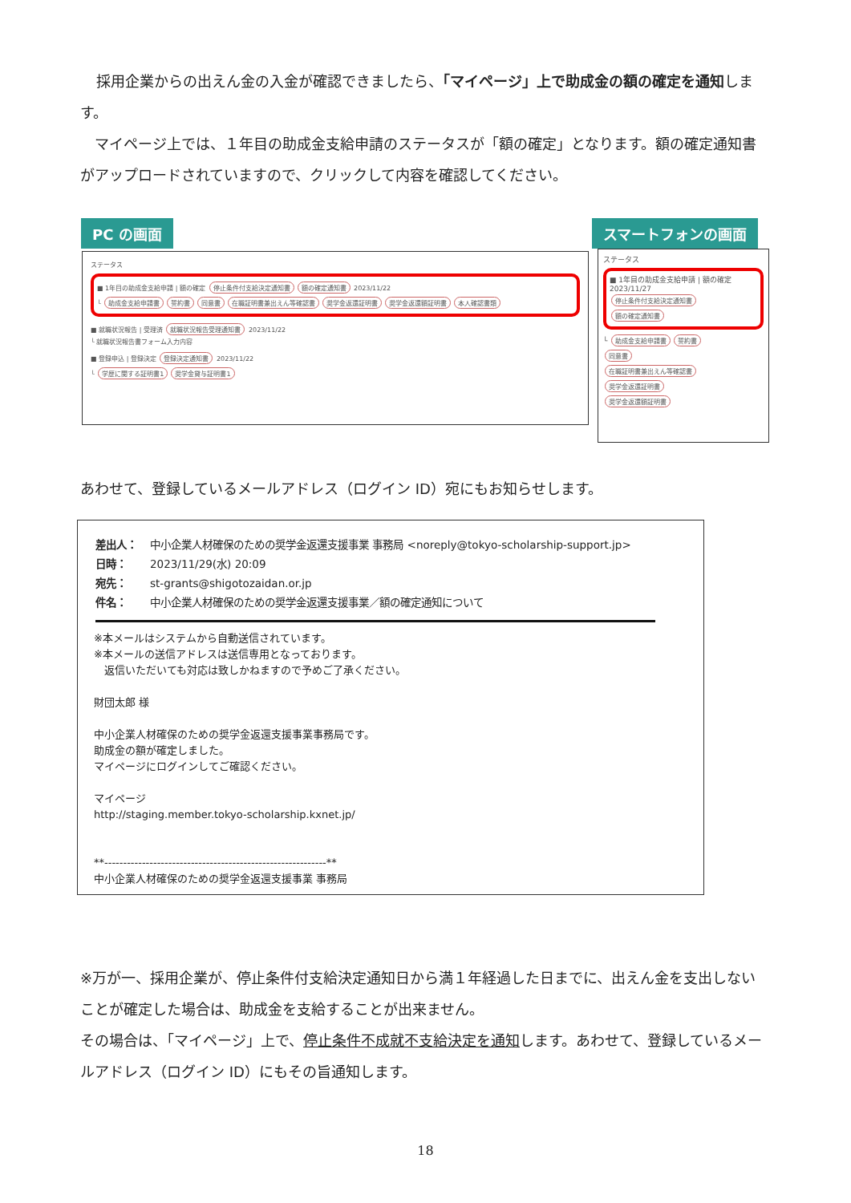採用企業からの出えん金の入金が確認できましたら、「マイページ」上で助成金の額の確定を通知します。
　マイページ上では、１年目の助成金支給申請のステータスが「額の確定」となります。額の確定通知書がアップロードされていますので、クリックして内容を確認してください。
PC の画面 スマートフォンの画面
ステータス
■ 1年目の助成金支給申請 | 額の確定 停止条件付支給決定通知書 額の確定通知書 2023/11/22
└ 助成金支給申請書 誓約書 同意書 在職証明書兼出えん等確認書 奨学金返還証明書 奨学金返還額証明書 本人確認書類
■ 就職状況報告 | 受理済 就職状況報告受理通知書 2023/11/22
└ 就職状況報告書フォーム入力内容
■ 登録申込 | 登録決定 登録決定通知書 2023/11/22
└ 学歴に関する証明書1 奨学金貸与証明書1
ステータス
■ 1年目の助成金支給申請 | 額の確定
2023/11/27
停止条件付支給決定通知書
額の確定通知書
└ 助成金支給申請書 誓約書
同意書
在職証明書兼出えん等確認書
奨学金返還証明書
奨学金返還額証明書
あわせて、登録しているメールアドレス（ログイン ID）宛にもお知らせします。
差出人： 中小企業人材確保のための奨学金返還支援事業 事務局 <noreply@tokyo-scholarship-support.jp>
日時： 2023/11/29(水) 20:09
宛先： st-grants@shigotozaidan.or.jp
件名： 中小企業人材確保のための奨学金返還支援事業／額の確定通知について
※本メールはシステムから自動送信されています。
※本メールの送信アドレスは送信専用となっております。
　返信いただいても対応は致しかねますので予めご了承ください。
財団太郎 様
中小企業人材確保のための奨学金返還支援事業事務局です。
助成金の額が確定しました。
マイページにログインしてご確認ください。
マイページ
http://staging.member.tokyo-scholarship.kxnet.jp/
**-----------------------------------------------------------**
中小企業人材確保のための奨学金返還支援事業 事務局
※万が一、採用企業が、停止条件付支給決定通知日から満１年経過した日までに、出えん金を支出しないことが確定した場合は、助成金を支給することが出来ません。
その場合は、「マイページ」上で、停止条件不成就不支給決定を通知します。あわせて、登録しているメールアドレス（ログイン ID）にもその旨通知します。
18